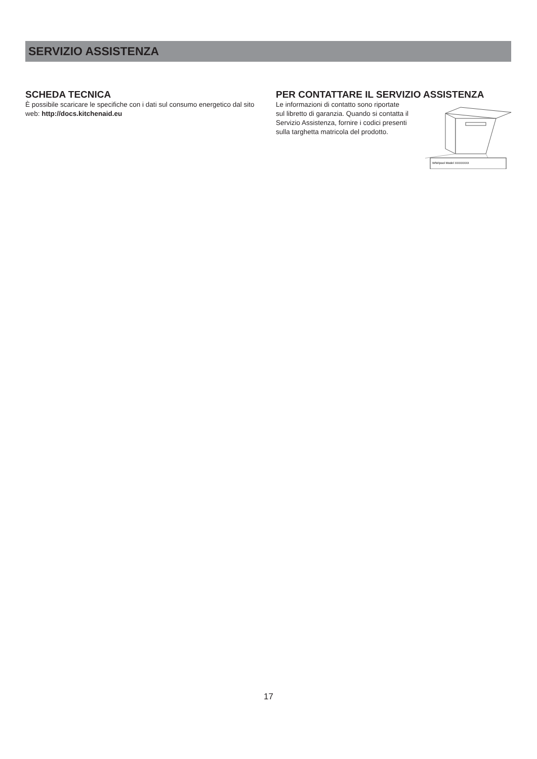SERVIZIO ASSISTENZA
SCHEDA TECNICA
È possibile scaricare le specifiche con i dati sul consumo energetico dal sito web: http://docs.kitchenaid.eu
PER CONTATTARE IL SERVIZIO ASSISTENZA
Whirlpool Model XXXXXXX
Le informazioni di contatto sono riportate
sul libretto di garanzia. Quando si contatta il
Servizio Assistenza, fornire i codici presenti
sulla targhetta matricola del prodotto.
17